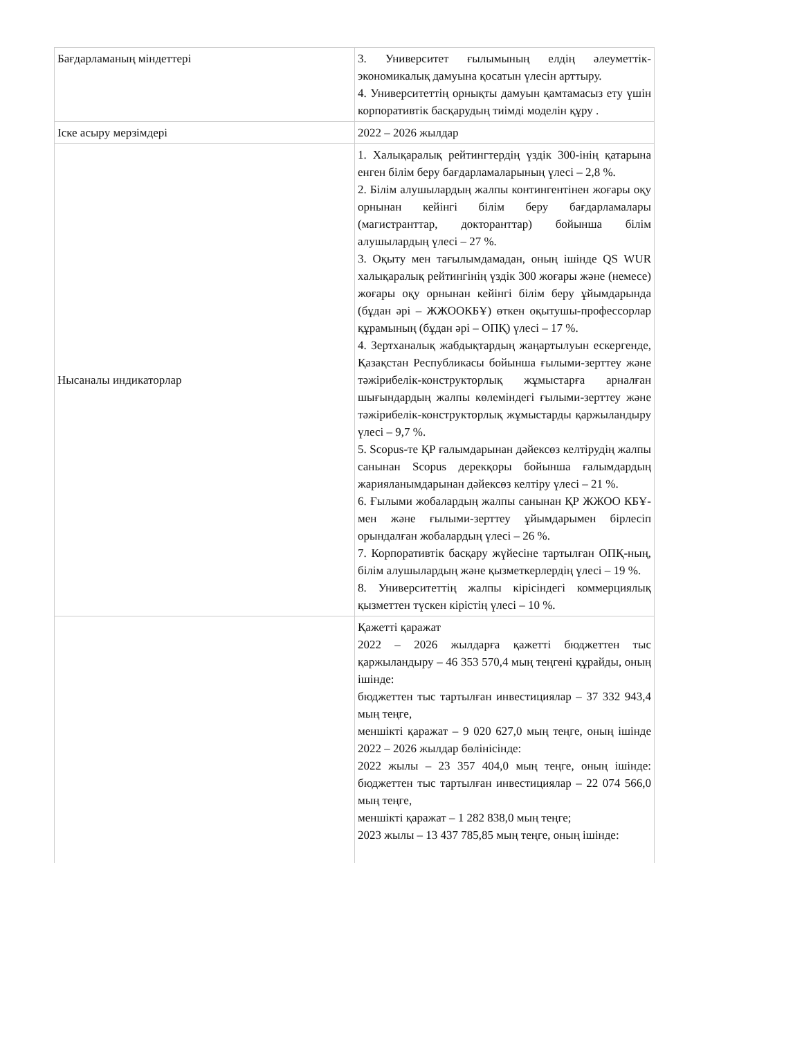| Бағдарламаның міндеттері | 3. Университет ғылымының елдің әлеуметтік-экономикалық дамуына қосатын үлесін арттыру. 4. Университеттің орнықты дамуын қамтамасыз ету үшін корпоративтік басқарудың тиімді моделін құру . |
| Іске асыру мерзімдері | 2022 – 2026 жылдар |
| Нысаналы индикаторлар | 1. Халықаралық рейтингтердің үздік 300-інің қатарына енген білім беру бағдарламаларының үлесі – 2,8 %. 2. Білім алушылардың жалпы контингентінен жоғары оқу орнынан кейінгі білім беру бағдарламалары (магистранттар, докторанттар) бойынша білім алушылардың үлесі – 27 %. 3. Оқыту мен тағылымдамадан, оның ішінде QS WUR халықаралық рейтингінің үздік 300 жоғары және (немесе) жоғары оқу орнынан кейінгі білім беру ұйымдарында (бұдан әрі – ЖЖООКБҰ) өткен оқытушы-профессорлар құрамының (бұдан әрі – ОПҚ) үлесі – 17 %. 4. Зертханалық жабдықтардың жаңартылуын ескергенде, Қазақстан Республикасы бойынша ғылыми-зерттеу және тәжірибелік-конструкторлық жұмыстарға арналған шығындардың жалпы көлеміндегі ғылыми-зерттеу және тәжірибелік-конструкторлық жұмыстарды қаржыландыру үлесі – 9,7 %. 5. Scopus-те ҚР ғалымдарынан дәйексөз келтірудің жалпы санынан Scopus дерекқоры бойынша ғалымдардың жарияланымдарынан дәйексөз келтіру үлесі – 21 %. 6. Ғылыми жобалардың жалпы санынан ҚР ЖЖОО КБҰ-мен және ғылыми-зерттеу ұйымдарымен бірлесіп орындалған жобалардың үлесі – 26 %. 7. Корпоративтік басқару жүйесіне тартылған ОПҚ-ның, білім алушылардың және қызметкерлердің үлесі – 19 %. 8. Университеттің жалпы кірісіндегі коммерциялық қызметтен түскен кірістің үлесі – 10 %. |
| | Қажетті қаражат 2022 – 2026 жылдарға қажетті бюджеттен тыс қаржыландыру – 46 353 570,4 мың теңгені құрайды, оның ішінде: бюджеттен тыс тартылған инвестициялар – 37 332 943,4 мың теңге, меншікті қаражат – 9 020 627,0 мың теңге, оның ішінде 2022 – 2026 жылдар бөлінісінде: 2022 жылы – 23 357 404,0 мың теңге, оның ішінде: бюджеттен тыс тартылған инвестициялар – 22 074 566,0 мың теңге, меншікті қаражат – 1 282 838,0 мың теңге; 2023 жылы – 13 437 785,85 мың теңге, оның ішінде: |